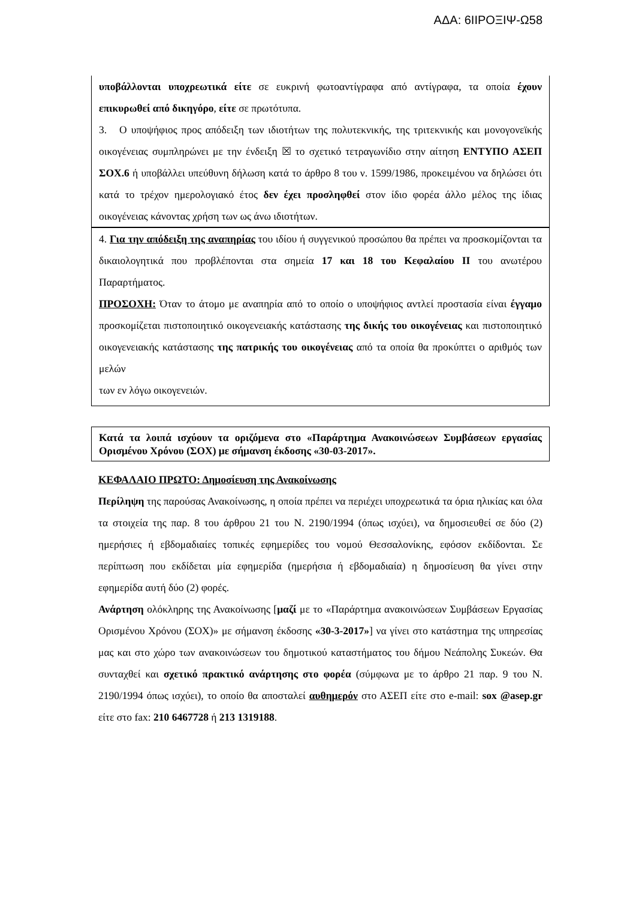ΑΔΑ: 6ΙΙΡΟΞΙΨ-Ω58
υποβάλλονται υποχρεωτικά είτε σε ευκρινή φωτοαντίγραφα από αντίγραφα, τα οποία έχουν επικυρωθεί από δικηγόρο, είτε σε πρωτότυπα.
3. Ο υποψήφιος προς απόδειξη των ιδιοτήτων της πολυτεκνικής, της τριτεκνικής και μονογονεϊκής οικογένειας συμπληρώνει με την ένδειξη ☒ το σχετικό τετραγωνίδιο στην αίτηση ΕΝΤΥΠΟ ΑΣΕΠ ΣΟΧ.6 ή υποβάλλει υπεύθυνη δήλωση κατά το άρθρο 8 του ν. 1599/1986, προκειμένου να δηλώσει ότι κατά το τρέχον ημερολογιακό έτος δεν έχει προσληφθεί στον ίδιο φορέα άλλο μέλος της ίδιας οικογένειας κάνοντας χρήση των ως άνω ιδιοτήτων.
4. Για την απόδειξη της αναπηρίας του ιδίου ή συγγενικού προσώπου θα πρέπει να προσκομίζονται τα δικαιολογητικά που προβλέπονται στα σημεία 17 και 18 του Κεφαλαίου ΙΙ του ανωτέρου Παραρτήματος.
ΠΡΟΣΟΧΗ: Όταν το άτομο με αναπηρία από το οποίο ο υποψήφιος αντλεί προστασία είναι έγγαμο προσκομίζεται πιστοποιητικό οικογενειακής κατάστασης της δικής του οικογένειας και πιστοποιητικό οικογενειακής κατάστασης της πατρικής του οικογένειας από τα οποία θα προκύπτει ο αριθμός των μελών
των εν λόγω οικογενειών.
Κατά τα λοιπά ισχύουν τα οριζόμενα στο «Παράρτημα Ανακοινώσεων Συμβάσεων εργασίας Ορισμένου Χρόνου (ΣΟΧ) με σήμανση έκδοσης «30-03-2017».
ΚΕΦΑΛΑΙΟ ΠΡΩΤΟ: Δημοσίευση της Ανακοίνωσης
Περίληψη της παρούσας Ανακοίνωσης, η οποία πρέπει να περιέχει υποχρεωτικά τα όρια ηλικίας και όλα τα στοιχεία της παρ. 8 του άρθρου 21 του Ν. 2190/1994 (όπως ισχύει), να δημοσιευθεί σε δύο (2) ημερήσιες ή εβδομαδιαίες τοπικές εφημερίδες του νομού Θεσσαλονίκης, εφόσον εκδίδονται. Σε περίπτωση που εκδίδεται μία εφημερίδα (ημερήσια ή εβδομαδιαία) η δημοσίευση θα γίνει στην εφημερίδα αυτή δύο (2) φορές.
Ανάρτηση ολόκληρης της Ανακοίνωσης [μαζί με το «Παράρτημα ανακοινώσεων Συμβάσεων Εργασίας Ορισμένου Χρόνου (ΣΟΧ)» με σήμανση έκδοσης «30-3-2017»] να γίνει στο κατάστημα της υπηρεσίας μας και στο χώρο των ανακοινώσεων του δημοτικού καταστήματος του δήμου Νεάπολης Συκεών. Θα συνταχθεί και σχετικό πρακτικό ανάρτησης στο φορέα (σύμφωνα με το άρθρο 21 παρ. 9 του Ν. 2190/1994 όπως ισχύει), το οποίο θα αποσταλεί αυθημερόν στο ΑΣΕΠ είτε στο e-mail: sox @asep.gr είτε στο fax: 210 6467728 ή 213 1319188.